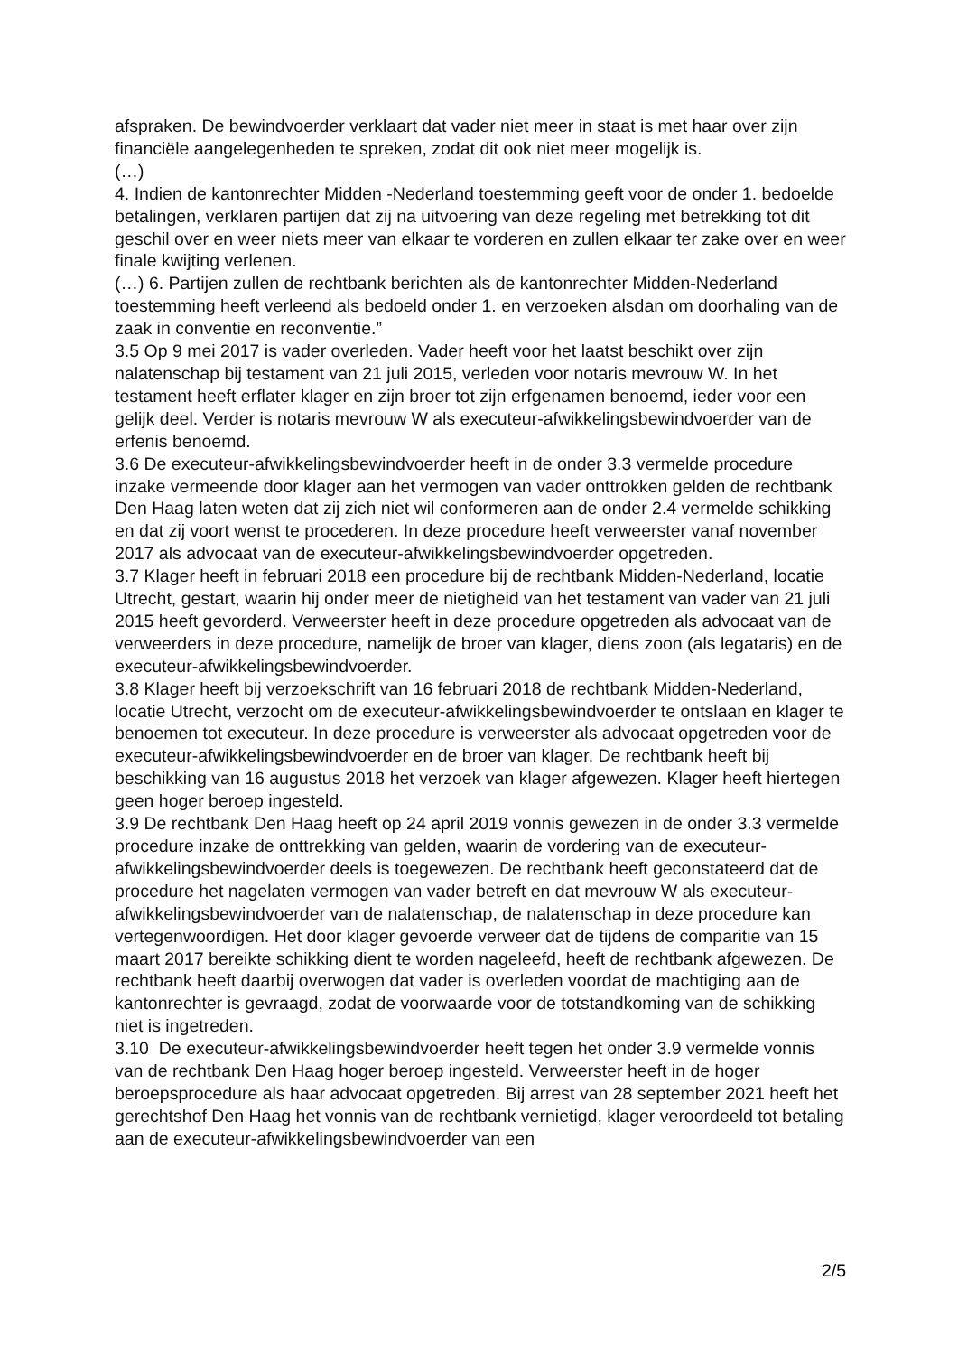afspraken. De bewindvoerder verklaart dat vader niet meer in staat is met haar over zijn financiële aangelegenheden te spreken, zodat dit ook niet meer mogelijk is.
(…)
4. Indien de kantonrechter Midden -Nederland toestemming geeft voor de onder 1. bedoelde betalingen, verklaren partijen dat zij na uitvoering van deze regeling met betrekking tot dit geschil over en weer niets meer van elkaar te vorderen en zullen elkaar ter zake over en weer finale kwijting verlenen.
(…) 6. Partijen zullen de rechtbank berichten als de kantonrechter Midden-Nederland toestemming heeft verleend als bedoeld onder 1. en verzoeken alsdan om doorhaling van de zaak in conventie en reconventie.”
3.5 Op 9 mei 2017 is vader overleden. Vader heeft voor het laatst beschikt over zijn nalatenschap bij testament van 21 juli 2015, verleden voor notaris mevrouw W. In het testament heeft erflater klager en zijn broer tot zijn erfgenamen benoemd, ieder voor een gelijk deel. Verder is notaris mevrouw W als executeur-afwikkelingsbewindvoerder van de erfenis benoemd.
3.6 De executeur-afwikkelingsbewindvoerder heeft in de onder 3.3 vermelde procedure inzake vermeende door klager aan het vermogen van vader onttrokken gelden de rechtbank Den Haag laten weten dat zij zich niet wil conformeren aan de onder 2.4 vermelde schikking en dat zij voort wenst te procederen. In deze procedure heeft verweerster vanaf november 2017 als advocaat van de executeur-afwikkelingsbewindvoerder opgetreden.
3.7 Klager heeft in februari 2018 een procedure bij de rechtbank Midden-Nederland, locatie Utrecht, gestart, waarin hij onder meer de nietigheid van het testament van vader van 21 juli 2015 heeft gevorderd. Verweerster heeft in deze procedure opgetreden als advocaat van de verweerders in deze procedure, namelijk de broer van klager, diens zoon (als legataris) en de executeur-afwikkelingsbewindvoerder.
3.8 Klager heeft bij verzoekschrift van 16 februari 2018 de rechtbank Midden-Nederland, locatie Utrecht, verzocht om de executeur-afwikkelingsbewindvoerder te ontslaan en klager te benoemen tot executeur. In deze procedure is verweerster als advocaat opgetreden voor de executeur-afwikkelingsbewindvoerder en de broer van klager. De rechtbank heeft bij beschikking van 16 augustus 2018 het verzoek van klager afgewezen. Klager heeft hiertegen geen hoger beroep ingesteld.
3.9 De rechtbank Den Haag heeft op 24 april 2019 vonnis gewezen in de onder 3.3 vermelde procedure inzake de onttrekking van gelden, waarin de vordering van de executeur-afwikkelingsbewindvoerder deels is toegewezen. De rechtbank heeft geconstateerd dat de procedure het nagelaten vermogen van vader betreft en dat mevrouw W als executeur-afwikkelingsbewindvoerder van de nalatenschap, de nalatenschap in deze procedure kan vertegenwoordigen. Het door klager gevoerde verweer dat de tijdens de comparitie van 15 maart 2017 bereikte schikking dient te worden nageleefd, heeft de rechtbank afgewezen. De rechtbank heeft daarbij overwogen dat vader is overleden voordat de machtiging aan de kantonrechter is gevraagd, zodat de voorwaarde voor de totstandkoming van de schikking niet is ingetreden.
3.10 De executeur-afwikkelingsbewindvoerder heeft tegen het onder 3.9 vermelde vonnis van de rechtbank Den Haag hoger beroep ingesteld. Verweerster heeft in de hoger beroepsprocedure als haar advocaat opgetreden. Bij arrest van 28 september 2021 heeft het gerechtshof Den Haag het vonnis van de rechtbank vernietigd, klager veroordeeld tot betaling aan de executeur-afwikkelingsbewindvoerder van een
2/5